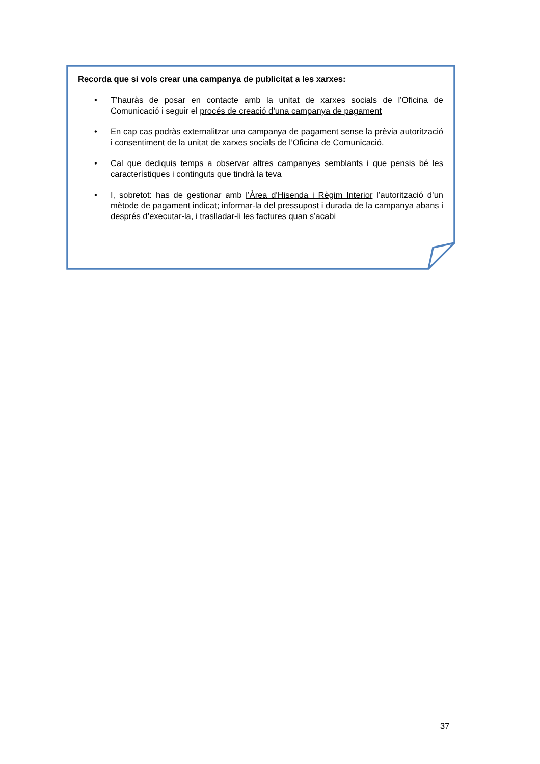Recorda que si vols crear una campanya de publicitat a les xarxes:
• T’hauràs de posar en contacte amb la unitat de xarxes socials de l’Oficina de Comunicació i seguir el procés de creació d’una campanya de pagament
• En cap cas podràs externalitzar una campanya de pagament sense la prèvia autorització i consentiment de la unitat de xarxes socials de l’Oficina de Comunicació.
• Cal que dediquis temps a observar altres campanyes semblants i que pensis bé les característiques i continguts que tindrà la teva
• I, sobretot: has de gestionar amb l’Àrea d'Hisenda i Règim Interior l’autorització d’un mètode de pagament indicat; informar-la del pressupost i durada de la campanya abans i després d’executar-la, i traslladar-li les factures quan s’acabi
37